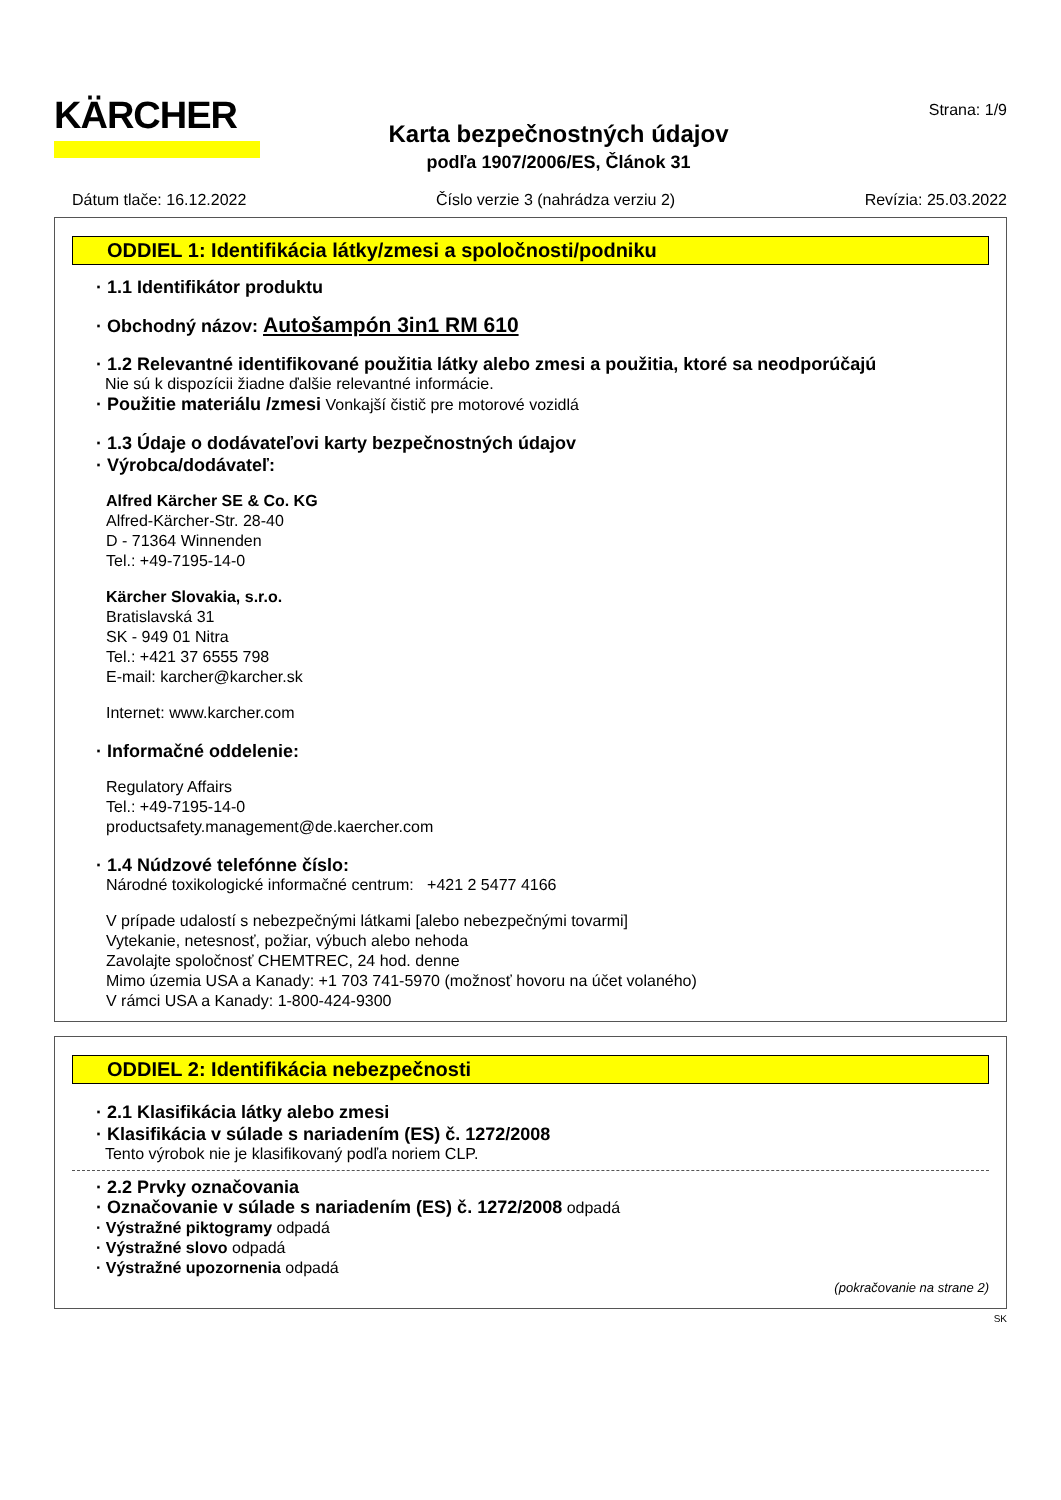KÄRCHER
Karta bezpečnostných údajov
podľa 1907/2006/ES, Článok 31
Strana: 1/9
Dátum tlače: 16.12.2022 Číslo verzie 3 (nahrádza verziu 2) Revízia: 25.03.2022
ODDIEL 1: Identifikácia látky/zmesi a spoločnosti/podniku
· 1.1 Identifikátor produktu
· Obchodný názov: Autošampón 3in1 RM 610
· 1.2 Relevantné identifikované použitia látky alebo zmesi a použitia, ktoré sa neodporúčajú
Nie sú k dispozícii žiadne ďalšie relevantné informácie.
· Použitie materiálu /zmesi Vonkajší čistič pre motorové vozidlá
· 1.3 Údaje o dodávateľovi karty bezpečnostných údajov
· Výrobca/dodávateľ:
Alfred Kärcher SE & Co. KG
Alfred-Kärcher-Str. 28-40
D - 71364 Winnenden
Tel.: +49-7195-14-0
Kärcher Slovakia, s.r.o.
Bratislavská 31
SK - 949 01 Nitra
Tel.: +421 37 6555 798
E-mail: karcher@karcher.sk
Internet: www.karcher.com
· Informačné oddelenie:
Regulatory Affairs
Tel.: +49-7195-14-0
productsafety.management@de.kaercher.com
· 1.4 Núdzové telefónne číslo:
Národné toxikologické informačné centrum: +421 2 5477 4166
V prípade udalostí s nebezpečnými látkami [alebo nebezpečnými tovarmi]
Vytekanie, netesnosť, požiar, výbuch alebo nehoda
Zavolajte spoločnosť CHEMTREC, 24 hod. denne
Mimo územia USA a Kanady: +1 703 741-5970 (možnosť hovoru na účet volaného)
V rámci USA a Kanady: 1-800-424-9300
ODDIEL 2: Identifikácia nebezpečnosti
· 2.1 Klasifikácia látky alebo zmesi
· Klasifikácia v súlade s nariadením (ES) č. 1272/2008
Tento výrobok nie je klasifikovaný podľa noriem CLP.
· 2.2 Prvky označovania
· Označovanie v súlade s nariadením (ES) č. 1272/2008 odpadá
· Výstražné piktogramy odpadá
· Výstražné slovo odpadá
· Výstražné upozornenia odpadá
(pokračovanie na strane 2)
SK